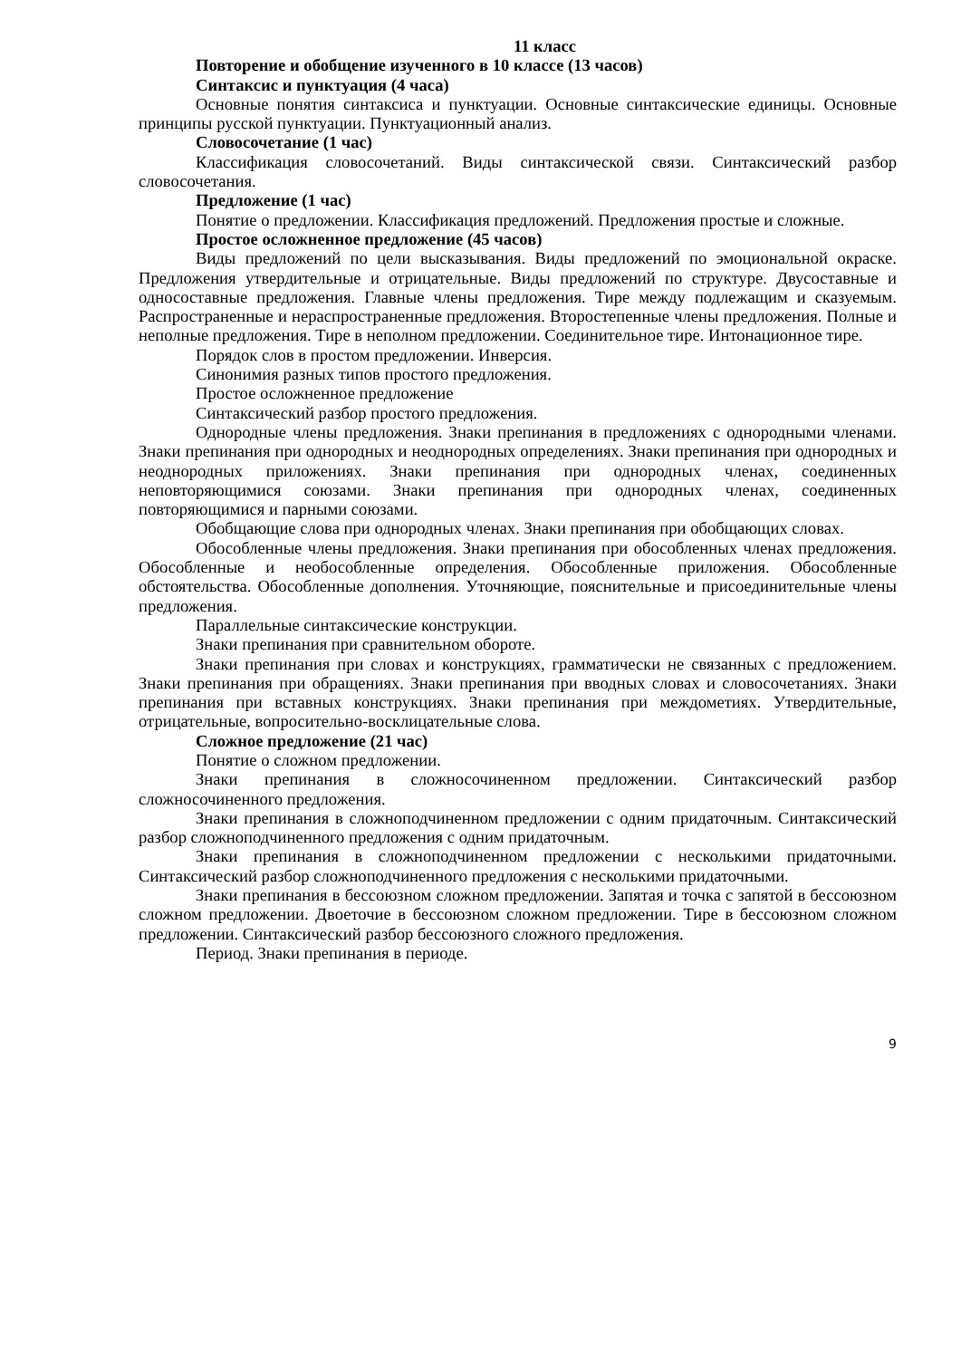11 класс
Повторение и обобщение изученного в 10 классе (13 часов)
Синтаксис и пунктуация (4 часа)
Основные понятия синтаксиса и пунктуации. Основные синтаксические единицы. Основные принципы русской пунктуации. Пунктуационный анализ.
Словосочетание (1 час)
Классификация словосочетаний. Виды синтаксической связи. Синтаксический разбор словосочетания.
Предложение (1 час)
Понятие о предложении. Классификация предложений. Предложения простые и сложные.
Простое осложненное предложение (45 часов)
Виды предложений по цели высказывания. Виды предложений по эмоциональной окраске. Предложения утвердительные и отрицательные. Виды предложений по структуре. Двусоставные и односоставные предложения. Главные члены предложения. Тире между подлежащим и сказуемым. Распространенные и нераспространенные предложения. Второстепенные члены предложения. Полные и неполные предложения. Тире в неполном предложении. Соединительное тире. Интонационное тире.
Порядок слов в простом предложении. Инверсия.
Синонимия разных типов простого предложения.
Простое осложненное предложение
Синтаксический разбор простого предложения.
Однородные члены предложения. Знаки препинания в предложениях с однородными членами. Знаки препинания при однородных и неоднородных определениях. Знаки препинания при однородных и неоднородных приложениях. Знаки препинания при однородных членах, соединенных неповторяющимися союзами. Знаки препинания при однородных членах, соединенных повторяющимися и парными союзами.
Обобщающие слова при однородных членах. Знаки препинания при обобщающих словах.
Обособленные члены предложения. Знаки препинания при обособленных членах предложения. Обособленные и необособленные определения. Обособленные приложения. Обособленные обстоятельства. Обособленные дополнения. Уточняющие, пояснительные и присоединительные члены предложения.
Параллельные синтаксические конструкции.
Знаки препинания при сравнительном обороте.
Знаки препинания при словах и конструкциях, грамматически не связанных с предложением. Знаки препинания при обращениях. Знаки препинания при вводных словах и словосочетаниях. Знаки препинания при вставных конструкциях. Знаки препинания при междометиях. Утвердительные, отрицательные, вопросительно-восклицательные слова.
Сложное предложение (21 час)
Понятие о сложном предложении.
Знаки препинания в сложносочиненном предложении. Синтаксический разбор сложносочиненного предложения.
Знаки препинания в сложноподчиненном предложении с одним придаточным. Синтаксический разбор сложноподчиненного предложения с одним придаточным.
Знаки препинания в сложноподчиненном предложении с несколькими придаточными. Синтаксический разбор сложноподчиненного предложения с несколькими придаточными.
Знаки препинания в бессоюзном сложном предложении. Запятая и точка с запятой в бессоюзном сложном предложении. Двоеточие в бессоюзном сложном предложении. Тире в бессоюзном сложном предложении. Синтаксический разбор бессоюзного сложного предложения.
Период. Знаки препинания в периоде.
9